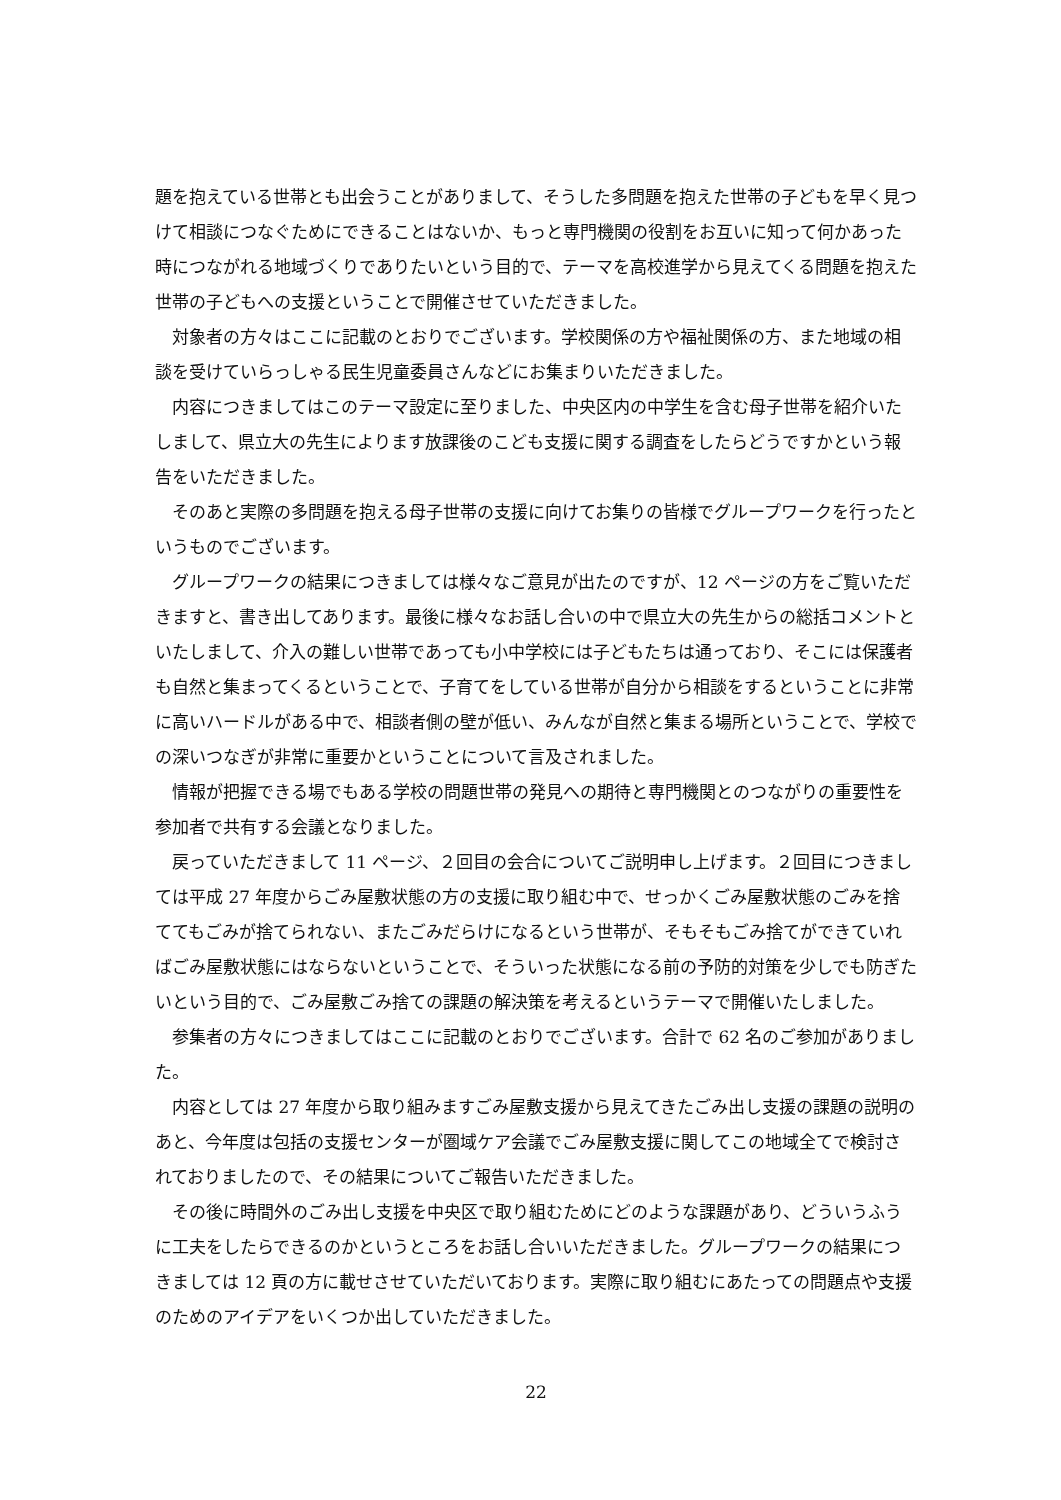題を抱えている世帯とも出会うことがありまして、そうした多問題を抱えた世帯の子どもを早く見つけて相談につなぐためにできることはないか、もっと専門機関の役割をお互いに知って何かあった時につながれる地域づくりでありたいという目的で、テーマを高校進学から見えてくる問題を抱えた世帯の子どもへの支援ということで開催させていただきました。
対象者の方々はここに記載のとおりでございます。学校関係の方や福祉関係の方、また地域の相談を受けていらっしゃる民生児童委員さんなどにお集まりいただきました。
内容につきましてはこのテーマ設定に至りました、中央区内の中学生を含む母子世帯を紹介いたしまして、県立大の先生によります放課後のこども支援に関する調査をしたらどうですかという報告をいただきました。
そのあと実際の多問題を抱える母子世帯の支援に向けてお集りの皆様でグループワークを行ったというものでございます。
グループワークの結果につきましては様々なご意見が出たのですが、12 ページの方をご覧いただきますと、書き出してあります。最後に様々なお話し合いの中で県立大の先生からの総括コメントといたしまして、介入の難しい世帯であっても小中学校には子どもたちは通っており、そこには保護者も自然と集まってくるということで、子育てをしている世帯が自分から相談をするということに非常に高いハードルがある中で、相談者側の壁が低い、みんなが自然と集まる場所ということで、学校での深いつなぎが非常に重要かということについて言及されました。
情報が把握できる場でもある学校の問題世帯の発見への期待と専門機関とのつながりの重要性を参加者で共有する会議となりました。
戻っていただきまして 11 ページ、２回目の会合についてご説明申し上げます。２回目につきましては平成 27 年度からごみ屋敷状態の方の支援に取り組む中で、せっかくごみ屋敷状態のごみを捨ててもごみが捨てられない、またごみだらけになるという世帯が、そもそもごみ捨てができていればごみ屋敷状態にはならないということで、そういった状態になる前の予防的対策を少しでも防ぎたいという目的で、ごみ屋敷ごみ捨ての課題の解決策を考えるというテーマで開催いたしました。
参集者の方々につきましてはここに記載のとおりでございます。合計で 62 名のご参加がありました。
内容としては 27 年度から取り組みますごみ屋敷支援から見えてきたごみ出し支援の課題の説明のあと、今年度は包括の支援センターが圏域ケア会議でごみ屋敷支援に関してこの地域全てで検討されておりましたので、その結果についてご報告いただきました。
その後に時間外のごみ出し支援を中央区で取り組むためにどのような課題があり、どういうふうに工夫をしたらできるのかというところをお話し合いいただきました。グループワークの結果につきましては 12 頁の方に載せさせていただいております。実際に取り組むにあたっての問題点や支援のためのアイデアをいくつか出していただきました。
22